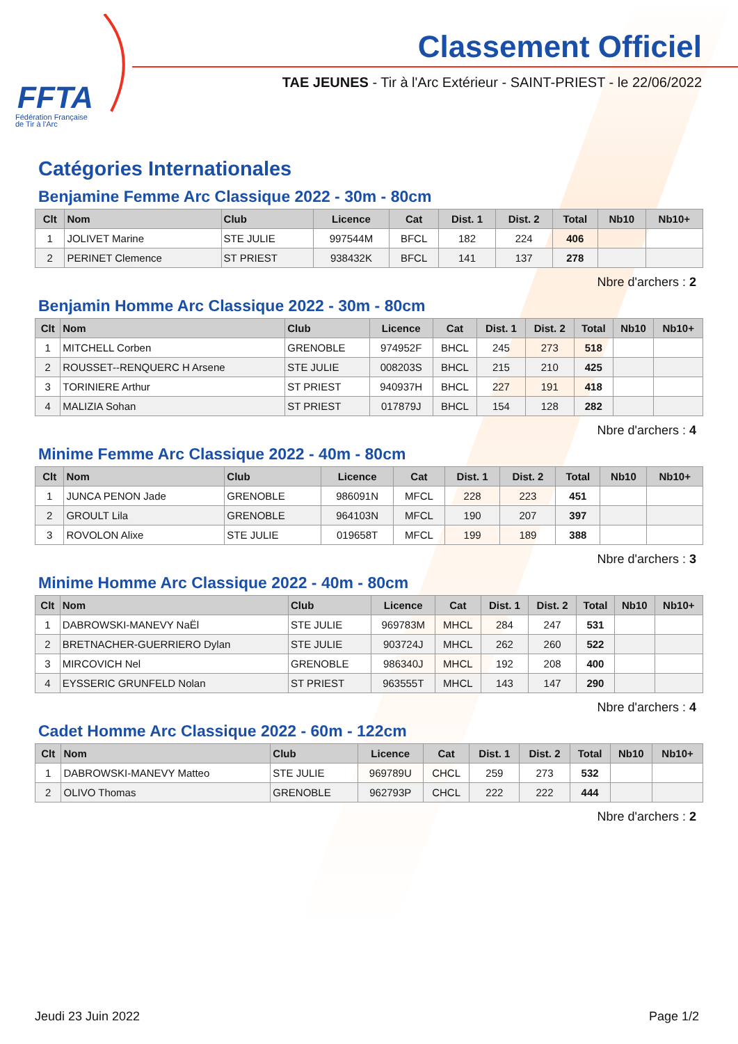FFTA
Fédération Française
de Tir à l'Arc
Classement Officiel
TAE JEUNES - Tir à l'Arc Extérieur - SAINT-PRIEST - le 22/06/2022
Catégories Internationales
Benjamine Femme Arc Classique 2022 - 30m - 80cm
| Clt | Nom | Club | Licence | Cat | Dist. 1 | Dist. 2 | Total | Nb10 | Nb10+ |
| --- | --- | --- | --- | --- | --- | --- | --- | --- | --- |
| 1 | JOLIVET Marine | STE JULIE | 997544M | BFCL | 182 | 224 | 406 | | |
| 2 | PERINET Clemence | ST PRIEST | 938432K | BFCL | 141 | 137 | 278 | | |
Nbre d'archers : 2
Benjamin Homme Arc Classique 2022 - 30m - 80cm
| Clt | Nom | Club | Licence | Cat | Dist. 1 | Dist. 2 | Total | Nb10 | Nb10+ |
| --- | --- | --- | --- | --- | --- | --- | --- | --- | --- |
| 1 | MITCHELL Corben | GRENOBLE | 974952F | BHCL | 245 | 273 | 518 | | |
| 2 | ROUSSET--RENQUERC H Arsene | STE JULIE | 008203S | BHCL | 215 | 210 | 425 | | |
| 3 | TORINIERE Arthur | ST PRIEST | 940937H | BHCL | 227 | 191 | 418 | | |
| 4 | MALIZIA Sohan | ST PRIEST | 017879J | BHCL | 154 | 128 | 282 | | |
Nbre d'archers : 4
Minime Femme Arc Classique 2022 - 40m - 80cm
| Clt | Nom | Club | Licence | Cat | Dist. 1 | Dist. 2 | Total | Nb10 | Nb10+ |
| --- | --- | --- | --- | --- | --- | --- | --- | --- | --- |
| 1 | JUNCA PENON Jade | GRENOBLE | 986091N | MFCL | 228 | 223 | 451 | | |
| 2 | GROULT Lila | GRENOBLE | 964103N | MFCL | 190 | 207 | 397 | | |
| 3 | ROVOLON Alixe | STE JULIE | 019658T | MFCL | 199 | 189 | 388 | | |
Nbre d'archers : 3
Minime Homme Arc Classique 2022 - 40m - 80cm
| Clt | Nom | Club | Licence | Cat | Dist. 1 | Dist. 2 | Total | Nb10 | Nb10+ |
| --- | --- | --- | --- | --- | --- | --- | --- | --- | --- |
| 1 | DABROWSKI-MANEVY NaËl | STE JULIE | 969783M | MHCL | 284 | 247 | 531 | | |
| 2 | BRETNACHER-GUERRIERO Dylan | STE JULIE | 903724J | MHCL | 262 | 260 | 522 | | |
| 3 | MIRCOVICH Nel | GRENOBLE | 986340J | MHCL | 192 | 208 | 400 | | |
| 4 | EYSSERIC GRUNFELD Nolan | ST PRIEST | 963555T | MHCL | 143 | 147 | 290 | | |
Nbre d'archers : 4
Cadet Homme Arc Classique 2022 - 60m - 122cm
| Clt | Nom | Club | Licence | Cat | Dist. 1 | Dist. 2 | Total | Nb10 | Nb10+ |
| --- | --- | --- | --- | --- | --- | --- | --- | --- | --- |
| 1 | DABROWSKI-MANEVY Matteo | STE JULIE | 969789U | CHCL | 259 | 273 | 532 | | |
| 2 | OLIVO Thomas | GRENOBLE | 962793P | CHCL | 222 | 222 | 444 | | |
Nbre d'archers : 2
Jeudi 23 Juin 2022 Page 1/2